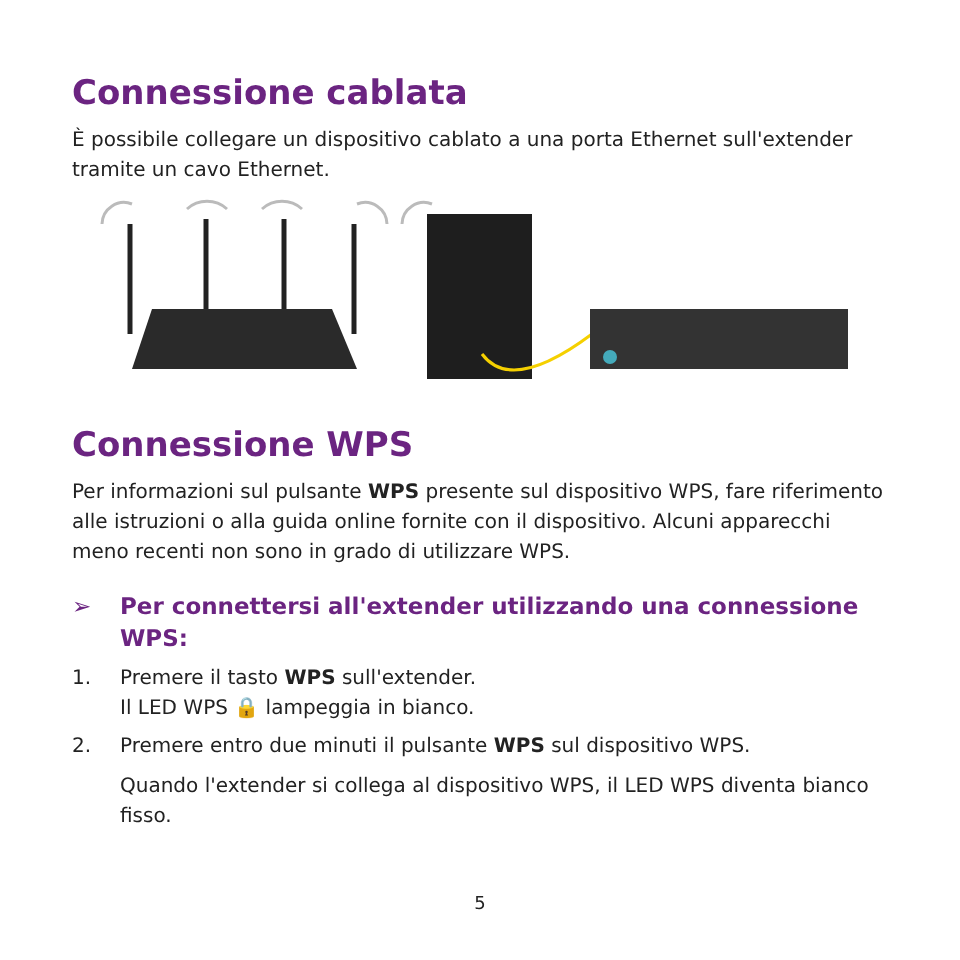Connessione cablata
È possibile collegare un dispositivo cablato a una porta Ethernet sull'extender tramite un cavo Ethernet.
Connessione WPS
Per informazioni sul pulsante WPS presente sul dispositivo WPS, fare riferimento alle istruzioni o alla guida online fornite con il dispositivo. Alcuni apparecchi meno recenti non sono in grado di utilizzare WPS.
➢ Per connettersi all'extender utilizzando una connessione WPS:
1. Premere il tasto WPS sull'extender.
Il LED WPS 🔒 lampeggia in bianco.
2. Premere entro due minuti il pulsante WPS sul dispositivo WPS.
Quando l'extender si collega al dispositivo WPS, il LED WPS diventa bianco fisso.
5